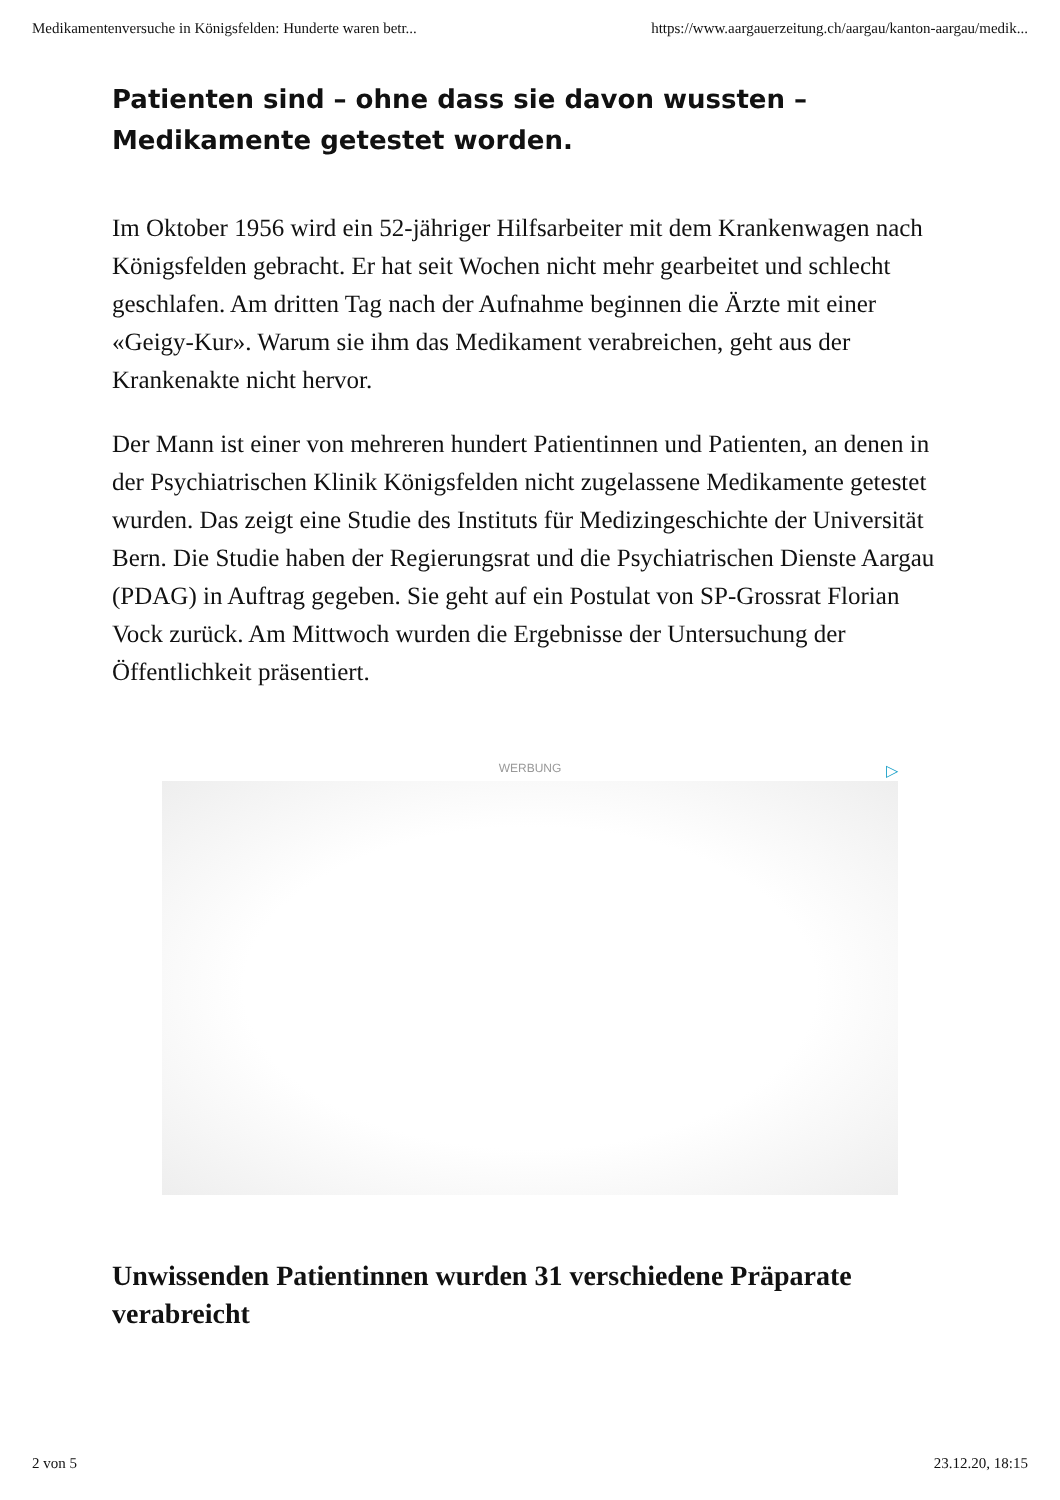Medikamentenversuche in Königsfelden: Hunderte waren betr... https://www.aargauerzeitung.ch/aargau/kanton-aargau/medik...
Patienten sind – ohne dass sie davon wussten – Medikamente getestet worden.
Im Oktober 1956 wird ein 52-jähriger Hilfsarbeiter mit dem Krankenwagen nach Königsfelden gebracht. Er hat seit Wochen nicht mehr gearbeitet und schlecht geschlafen. Am dritten Tag nach der Aufnahme beginnen die Ärzte mit einer «Geigy-Kur». Warum sie ihm das Medikament verabreichen, geht aus der Krankenakte nicht hervor.
Der Mann ist einer von mehreren hundert Patientinnen und Patienten, an denen in der Psychiatrischen Klinik Königsfelden nicht zugelassene Medikamente getestet wurden. Das zeigt eine Studie des Instituts für Medizingeschichte der Universität Bern. Die Studie haben der Regierungsrat und die Psychiatrischen Dienste Aargau (PDAG) in Auftrag gegeben. Sie geht auf ein Postulat von SP-Grossrat Florian Vock zurück. Am Mittwoch wurden die Ergebnisse der Untersuchung der Öffentlichkeit präsentiert.
WERBUNG ▷
Unwissenden Patientinnen wurden 31 verschiedene Präparate verabreicht
2 von 5 23.12.20, 18:15